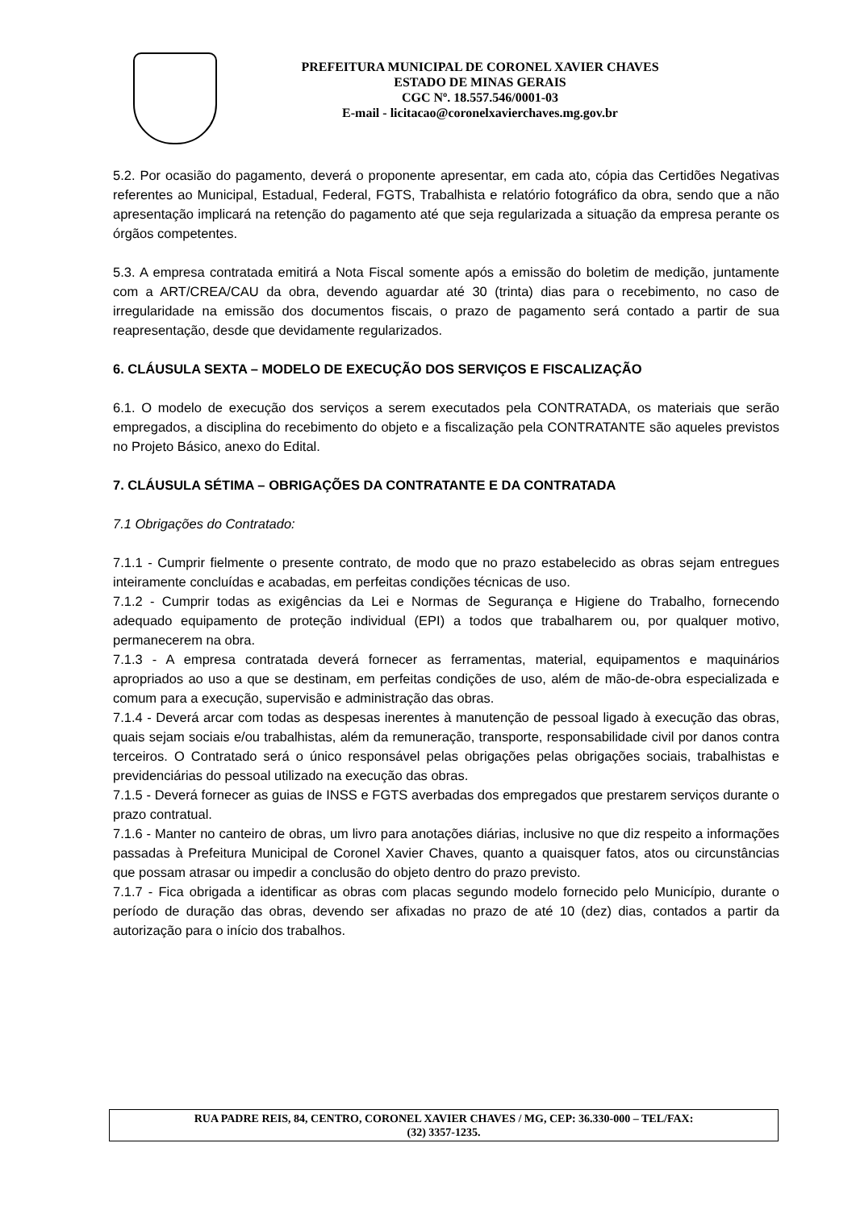PREFEITURA MUNICIPAL DE CORONEL XAVIER CHAVES
ESTADO DE MINAS GERAIS
CGC Nº. 18.557.546/0001-03
E-mail - licitacao@coronelxavierchaves.mg.gov.br
5.2. Por ocasião do pagamento, deverá o proponente apresentar, em cada ato, cópia das Certidões Negativas referentes ao Municipal, Estadual, Federal, FGTS, Trabalhista e relatório fotográfico da obra, sendo que a não apresentação implicará na retenção do pagamento até que seja regularizada a situação da empresa perante os órgãos competentes.
5.3. A empresa contratada emitirá a Nota Fiscal somente após a emissão do boletim de medição, juntamente com a ART/CREA/CAU da obra, devendo aguardar até 30 (trinta) dias para o recebimento, no caso de irregularidade na emissão dos documentos fiscais, o prazo de pagamento será contado a partir de sua reapresentação, desde que devidamente regularizados.
6. CLÁUSULA SEXTA – MODELO DE EXECUÇÃO DOS SERVIÇOS E FISCALIZAÇÃO
6.1. O modelo de execução dos serviços a serem executados pela CONTRATADA, os materiais que serão empregados, a disciplina do recebimento do objeto e a fiscalização pela CONTRATANTE são aqueles previstos no Projeto Básico, anexo do Edital.
7. CLÁUSULA SÉTIMA – OBRIGAÇÕES DA CONTRATANTE E DA CONTRATADA
7.1 Obrigações do Contratado:
7.1.1 - Cumprir fielmente o presente contrato, de modo que no prazo estabelecido as obras sejam entregues inteiramente concluídas e acabadas, em perfeitas condições técnicas de uso.
7.1.2 - Cumprir todas as exigências da Lei e Normas de Segurança e Higiene do Trabalho, fornecendo adequado equipamento de proteção individual (EPI) a todos que trabalharem ou, por qualquer motivo, permanecerem na obra.
7.1.3 - A empresa contratada deverá fornecer as ferramentas, material, equipamentos e maquinários apropriados ao uso a que se destinam, em perfeitas condições de uso, além de mão-de-obra especializada e comum para a execução, supervisão e administração das obras.
7.1.4 - Deverá arcar com todas as despesas inerentes à manutenção de pessoal ligado à execução das obras, quais sejam sociais e/ou trabalhistas, além da remuneração, transporte, responsabilidade civil por danos contra terceiros. O Contratado será o único responsável pelas obrigações pelas obrigações sociais, trabalhistas e previdenciárias do pessoal utilizado na execução das obras.
7.1.5 - Deverá fornecer as guias de INSS e FGTS averbadas dos empregados que prestarem serviços durante o prazo contratual.
7.1.6 - Manter no canteiro de obras, um livro para anotações diárias, inclusive no que diz respeito a informações passadas à Prefeitura Municipal de Coronel Xavier Chaves, quanto a quaisquer fatos, atos ou circunstâncias que possam atrasar ou impedir a conclusão do objeto dentro do prazo previsto.
7.1.7 - Fica obrigada a identificar as obras com placas segundo modelo fornecido pelo Município, durante o período de duração das obras, devendo ser afixadas no prazo de até 10 (dez) dias, contados a partir da autorização para o início dos trabalhos.
RUA PADRE REIS, 84, CENTRO, CORONEL XAVIER CHAVES / MG, CEP: 36.330-000 – TEL/FAX:
(32) 3357-1235.